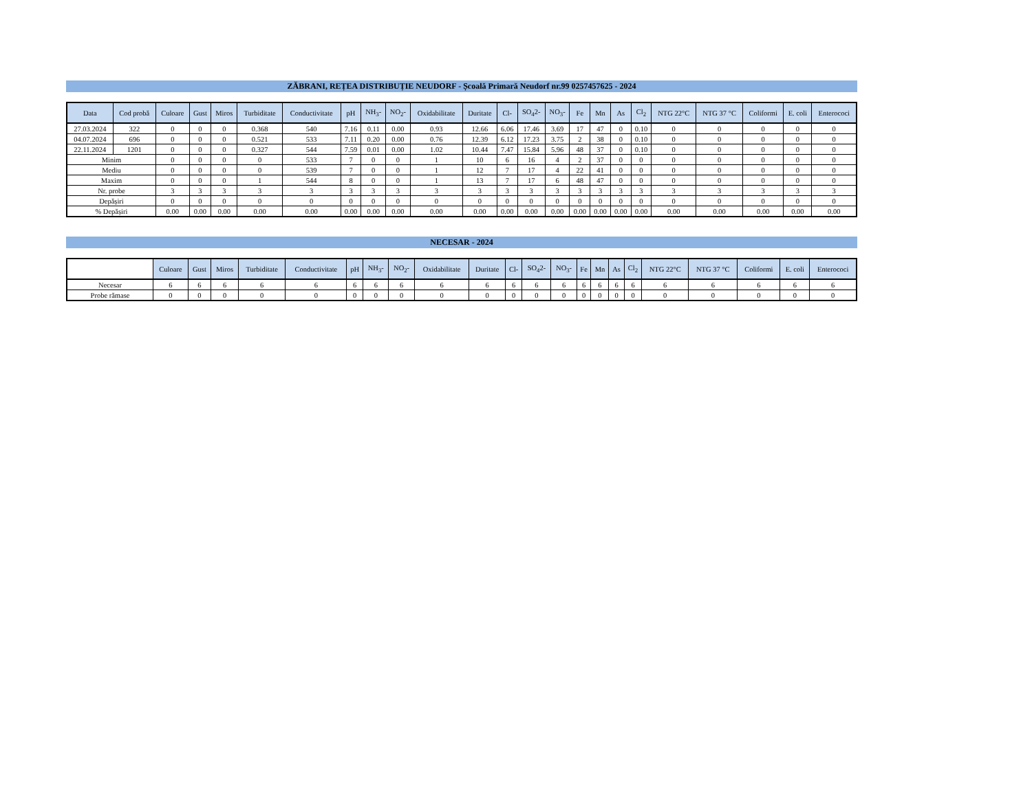ZĂBRANI, REȚEA DISTRIBUȚIE NEUDORF - Școală Primară Neudorf nr.99 0257457625 - 2024
| Data | Cod probă | Culoare | Gust | Miros | Turbiditate | Conductivitate | pH | NH<sub>3</sub>- | NO<sub>2</sub>- | Oxidabilitate | Duritate | Cl- | SO<sub>4</sub>2- | NO<sub>3</sub>- | Fe | Mn | As | Cl<sub>2</sub> | NTG 22°C | NTG 37 °C | Coliformi | E. coli | Enterococi |
| --- | --- | --- | --- | --- | --- | --- | --- | --- | --- | --- | --- | --- | --- | --- | --- | --- | --- | --- | --- | --- | --- | --- | --- |
| 27.03.2024 | 322 | 0 | 0 | 0 | 0.368 | 540 | 7.16 | 0.11 | 0.00 | 0.93 | 12.66 | 6.06 | 17.46 | 3.69 | 17 | 47 | 0 | 0.10 | 0 | 0 | 0 | 0 | 0 |
| 04.07.2024 | 696 | 0 | 0 | 0 | 0.521 | 533 | 7.11 | 0.20 | 0.00 | 0.76 | 12.39 | 6.12 | 17.23 | 3.75 | 2 | 38 | 0 | 0.10 | 0 | 0 | 0 | 0 | 0 |
| 22.11.2024 | 1201 | 0 | 0 | 0 | 0.327 | 544 | 7.59 | 0.01 | 0.00 | 1.02 | 10.44 | 7.47 | 15.84 | 5.96 | 48 | 37 | 0 | 0.10 | 0 | 0 | 0 | 0 | 0 |
| Minim | | 0 | 0 | 0 | 0 | 533 | 7 | 0 | 0 | 1 | 10 | 6 | 16 | 4 | 2 | 37 | 0 | 0 | 0 | 0 | 0 | 0 | 0 |
| Mediu | | 0 | 0 | 0 | 0 | 539 | 7 | 0 | 0 | 1 | 12 | 7 | 17 | 4 | 22 | 41 | 0 | 0 | 0 | 0 | 0 | 0 | 0 |
| Maxim | | 0 | 0 | 0 | 1 | 544 | 8 | 0 | 0 | 1 | 13 | 7 | 17 | 6 | 48 | 47 | 0 | 0 | 0 | 0 | 0 | 0 | 0 |
| Nr. probe | | 3 | 3 | 3 | 3 | 3 | 3 | 3 | 3 | 3 | 3 | 3 | 3 | 3 | 3 | 3 | 3 | 3 | 3 | 3 | 3 | 3 | 3 |
| Depășiri | | 0 | 0 | 0 | 0 | 0 | 0 | 0 | 0 | 0 | 0 | 0 | 0 | 0 | 0 | 0 | 0 | 0 | 0 | 0 | 0 | 0 | 0 |
| % Depășiri | | 0.00 | 0.00 | 0.00 | 0.00 | 0.00 | 0.00 | 0.00 | 0.00 | 0.00 | 0.00 | 0.00 | 0.00 | 0.00 | 0.00 | 0.00 | 0.00 | 0.00 | 0.00 | 0.00 | 0.00 | 0.00 | 0.00 |
NECESAR - 2024
| | Culoare | Gust | Miros | Turbiditate | Conductivitate | pH | NH<sub>3</sub>- | NO<sub>2</sub>- | Oxidabilitate | Duritate | Cl- | SO<sub>4</sub>2- | NO<sub>3</sub>- | Fe | Mn | As | Cl<sub>2</sub> | NTG 22°C | NTG 37 °C | Coliformi | E. coli | Enterococi |
| --- | --- | --- | --- | --- | --- | --- | --- | --- | --- | --- | --- | --- | --- | --- | --- | --- | --- | --- | --- | --- | --- | --- |
| Necesar | 6 | 6 | 6 | 6 | 6 | 6 | 6 | 6 | 6 | 6 | 6 | 6 | 6 | 6 | 6 | 6 | 6 | 6 | 6 | 6 | 6 | 6 |
| Probe rămase | 0 | 0 | 0 | 0 | 0 | 0 | 0 | 0 | 0 | 0 | 0 | 0 | 0 | 0 | 0 | 0 | 0 | 0 | 0 | 0 | 0 | 0 |